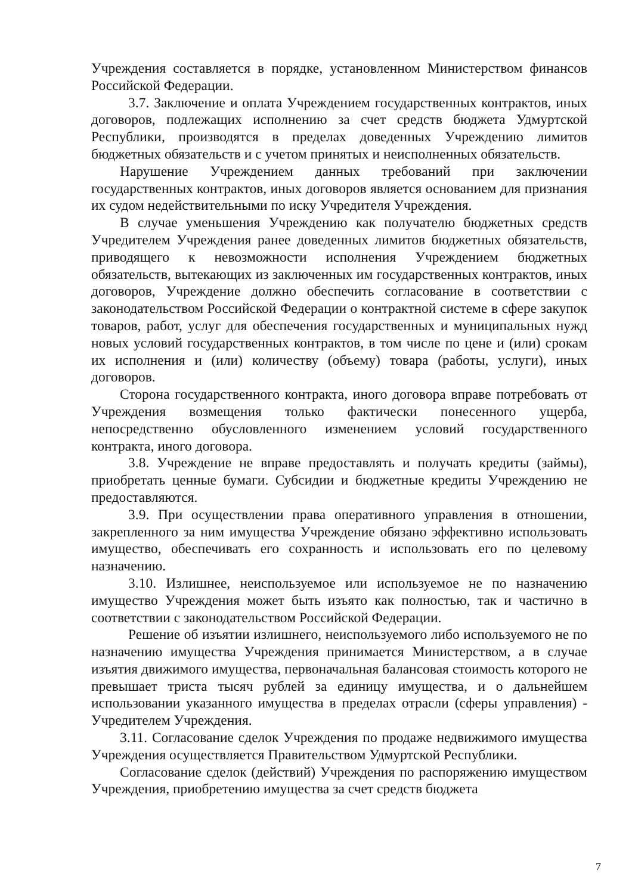Учреждения составляется в порядке, установленном Министерством финансов Российской Федерации.
3.7. Заключение и оплата Учреждением государственных контрактов, иных договоров, подлежащих исполнению за счет средств бюджета Удмуртской Республики, производятся в пределах доведенных Учреждению лимитов бюджетных обязательств и с учетом принятых и неисполненных обязательств.
Нарушение Учреждением данных требований при заключении государственных контрактов, иных договоров является основанием для признания их судом недействительными по иску Учредителя Учреждения.
В случае уменьшения Учреждению как получателю бюджетных средств Учредителем Учреждения ранее доведенных лимитов бюджетных обязательств, приводящего к невозможности исполнения Учреждением бюджетных обязательств, вытекающих из заключенных им государственных контрактов, иных договоров, Учреждение должно обеспечить согласование в соответствии с законодательством Российской Федерации о контрактной системе в сфере закупок товаров, работ, услуг для обеспечения государственных и муниципальных нужд новых условий государственных контрактов, в том числе по цене и (или) срокам их исполнения и (или) количеству (объему) товара (работы, услуги), иных договоров.
Сторона государственного контракта, иного договора вправе потребовать от Учреждения возмещения только фактически понесенного ущерба, непосредственно обусловленного изменением условий государственного контракта, иного договора.
3.8. Учреждение не вправе предоставлять и получать кредиты (займы), приобретать ценные бумаги. Субсидии и бюджетные кредиты Учреждению не предоставляются.
3.9. При осуществлении права оперативного управления в отношении, закрепленного за ним имущества Учреждение обязано эффективно использовать имущество, обеспечивать его сохранность и использовать его по целевому назначению.
3.10. Излишнее, неиспользуемое или используемое не по назначению имущество Учреждения может быть изъято как полностью, так и частично в соответствии с законодательством Российской Федерации.
Решение об изъятии излишнего, неиспользуемого либо используемого не по назначению имущества Учреждения принимается Министерством, а в случае изъятия движимого имущества, первоначальная балансовая стоимость которого не превышает триста тысяч рублей за единицу имущества, и о дальнейшем использовании указанного имущества в пределах отрасли (сферы управления) - Учредителем Учреждения.
3.11. Согласование сделок Учреждения по продаже недвижимого имущества Учреждения осуществляется Правительством Удмуртской Республики.
Согласование сделок (действий) Учреждения по распоряжению имуществом Учреждения, приобретению имущества за счет средств бюджета
7